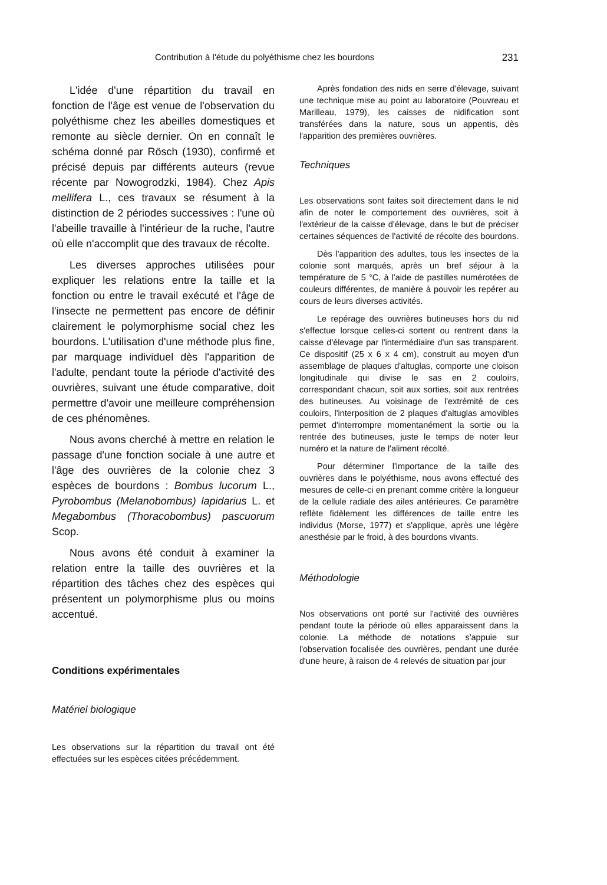Contribution à l'étude du polyéthisme chez les bourdons 231
L'idée d'une répartition du travail en fonction de l'âge est venue de l'observation du polyéthisme chez les abeilles domestiques et remonte au siècle dernier. On en connaît le schéma donné par Rösch (1930), confirmé et précisé depuis par différents auteurs (revue récente par Nowogrodzki, 1984). Chez Apis mellifera L., ces travaux se résument à la distinction de 2 périodes successives : l'une où l'abeille travaille à l'intérieur de la ruche, l'autre où elle n'accomplit que des travaux de récolte.
Les diverses approches utilisées pour expliquer les relations entre la taille et la fonction ou entre le travail exécuté et l'âge de l'insecte ne permettent pas encore de définir clairement le polymorphisme social chez les bourdons. L'utilisation d'une méthode plus fine, par marquage individuel dès l'apparition de l'adulte, pendant toute la période d'activité des ouvrières, suivant une étude comparative, doit permettre d'avoir une meilleure compréhension de ces phénomènes.
Nous avons cherché à mettre en relation le passage d'une fonction sociale à une autre et l'âge des ouvrières de la colonie chez 3 espèces de bourdons : Bombus lucorum L., Pyrobombus (Melanobombus) lapidarius L. et Megabombus (Thoracobombus) pascuorum Scop.
Nous avons été conduit à examiner la relation entre la taille des ouvrières et la répartition des tâches chez des espèces qui présentent un polymorphisme plus ou moins accentué.
Conditions expérimentales
Matériel biologique
Les observations sur la répartition du travail ont été effectuées sur les espèces citées précédemment.
Après fondation des nids en serre d'élevage, suivant une technique mise au point au laboratoire (Pouvreau et Marilleau, 1979), les caisses de nidification sont transférées dans la nature, sous un appentis, dès l'apparition des premières ouvrières.
Techniques
Les observations sont faites soit directement dans le nid afin de noter le comportement des ouvrières, soit à l'extérieur de la caisse d'élevage, dans le but de préciser certaines séquences de l'activité de récolte des bourdons.
Dès l'apparition des adultes, tous les insectes de la colonie sont marqués, après un bref séjour à la température de 5 °C, à l'aide de pastilles numérotées de couleurs différentes, de manière à pouvoir les repérer au cours de leurs diverses activités.
Le repérage des ouvrières butineuses hors du nid s'effectue lorsque celles-ci sortent ou rentrent dans la caisse d'élevage par l'intermédiaire d'un sas transparent. Ce dispositif (25 x 6 x 4 cm), construit au moyen d'un assemblage de plaques d'altuglas, comporte une cloison longitudinale qui divise le sas en 2 couloirs, correspondant chacun, soit aux sorties, soit aux rentrées des butineuses. Au voisinage de l'extrémité de ces couloirs, l'interposition de 2 plaques d'altuglas amovibles permet d'interrompre momentanément la sortie ou la rentrée des butineuses, juste le temps de noter leur numéro et la nature de l'aliment récolté.
Pour déterminer l'importance de la taille des ouvrières dans le polyéthisme, nous avons effectué des mesures de celle-ci en prenant comme critère la longueur de la cellule radiale des ailes antérieures. Ce paramètre reflète fidèlement les différences de taille entre les individus (Morse, 1977) et s'applique, après une légère anesthésie par le froid, à des bourdons vivants.
Méthodologie
Nos observations ont porté sur l'activité des ouvrières pendant toute la période où elles apparaissent dans la colonie. La méthode de notations s'appuie sur l'observation focalisée des ouvrières, pendant une durée d'une heure, à raison de 4 relevés de situation par jour